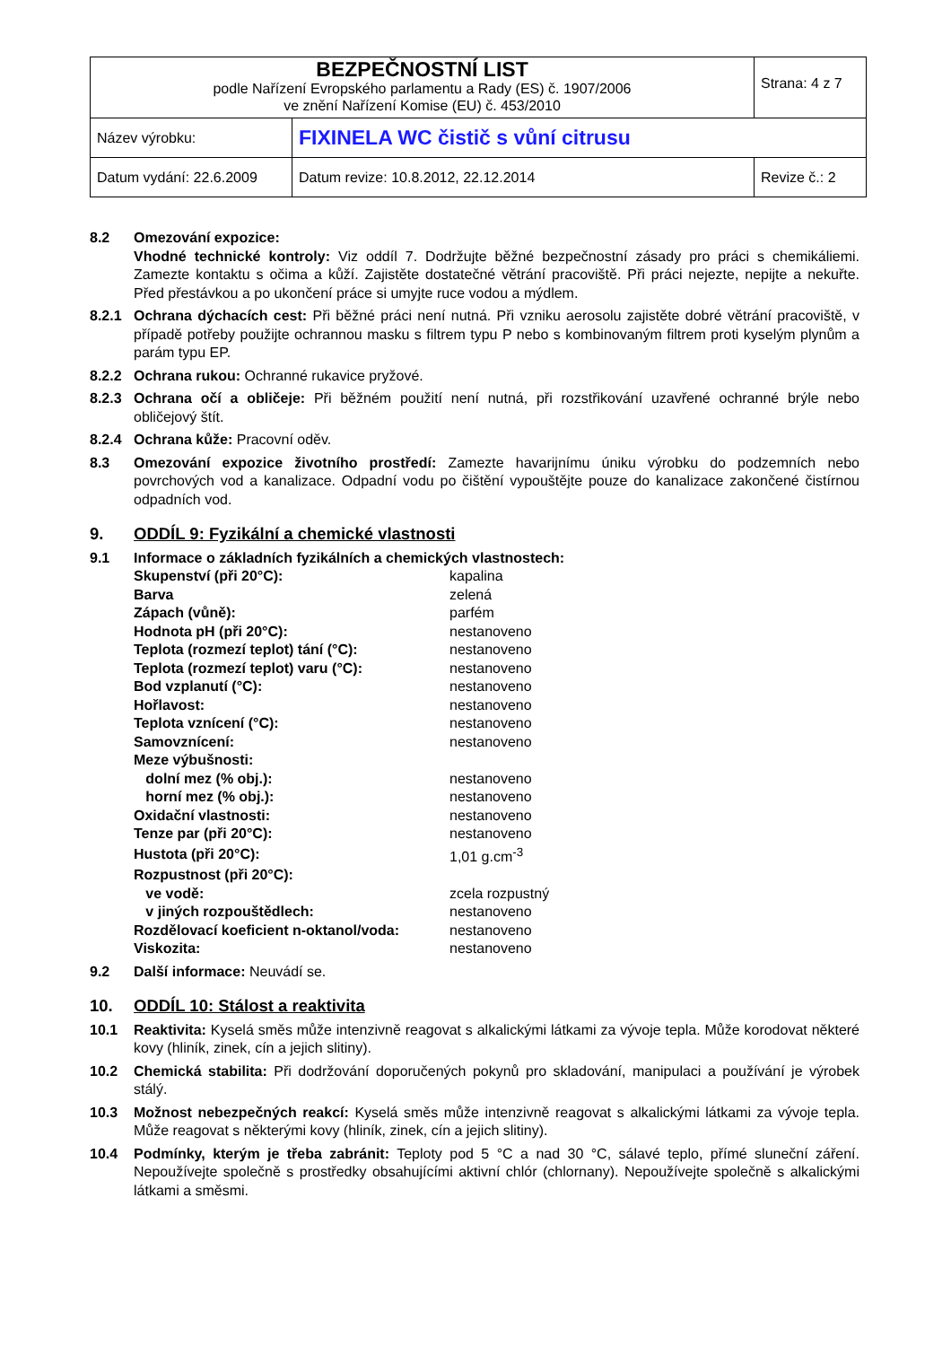| BEZPEČNOSTNÍ LIST podle Nařízení Evropského parlamentu a Rady (ES) č. 1907/2006 ve znění Nařízení Komise (EU) č. 453/2010 | | Strana: 4 z 7 |
| Název výrobku: | FIXINELA WC čistič s vůní citrusu | |
| Datum vydání: 22.6.2009 | Datum revize: 10.8.2012, 22.12.2014 | Revize č.: 2 |
8.2 Omezování expozice:
Vhodné technické kontroly: Viz oddíl 7. Dodržujte běžné bezpečnostní zásady pro práci s chemikáliemi. Zamezte kontaktu s očima a kůží. Zajistěte dostatečné větrání pracoviště. Při práci nejezte, nepijte a nekuřte. Před přestávkou a po ukončení práce si umyjte ruce vodou a mýdlem.
8.2.1 Ochrana dýchacích cest: Při běžné práci není nutná. Při vzniku aerosolu zajistěte dobré větrání pracoviště, v případě potřeby použijte ochrannou masku s filtrem typu P nebo s kombinovaným filtrem proti kyselým plynům a parám typu EP.
8.2.2 Ochrana rukou: Ochranné rukavice pryžové.
8.2.3 Ochrana očí a obličeje: Při běžném použití není nutná, při rozstřikování uzavřené ochranné brýle nebo obličejový štít.
8.2.4 Ochrana kůže: Pracovní oděv.
8.3 Omezování expozice životního prostředí: Zamezte havarijnímu úniku výrobku do podzemních nebo povrchových vod a kanalizace. Odpadní vodu po čištění vypouštějte pouze do kanalizace zakončené čistírnou odpadních vod.
9. ODDÍL 9: Fyzikální a chemické vlastnosti
9.1 Informace o základních fyzikálních a chemických vlastnostech:
| Skupenství (při 20°C): | kapalina |
| Barva | zelená |
| Zápach (vůně): | parfém |
| Hodnota pH (při 20°C): | nestanoveno |
| Teplota (rozmezí teplot) tání (°C): | nestanoveno |
| Teplota (rozmezí teplot) varu (°C): | nestanoveno |
| Bod vzplanutí (°C): | nestanoveno |
| Hořlavost: | nestanoveno |
| Teplota vznícení (°C): | nestanoveno |
| Samovznícení: | nestanoveno |
| Meze výbušnosti: | |
| dolní mez (% obj.): | nestanoveno |
| horní mez (% obj.): | nestanoveno |
| Oxidační vlastnosti: | nestanoveno |
| Tenze par (při 20°C): | nestanoveno |
| Hustota (při 20°C): | 1,01 g.cm<sup>-3</sup> |
| Rozpustnost (při 20°C): | |
| ve vodě: | zcela rozpustný |
| v jiných rozpouštědlech: | nestanoveno |
| Rozdělovací koeficient n-oktanol/voda: | nestanoveno |
| Viskozita: | nestanoveno |
9.2 Další informace: Neuvádí se.
10. ODDÍL 10: Stálost a reaktivita
10.1 Reaktivita: Kyselá směs může intenzivně reagovat s alkalickými látkami za vývoje tepla. Může korodovat některé kovy (hliník, zinek, cín a jejich slitiny).
10.2 Chemická stabilita: Při dodržování doporučených pokynů pro skladování, manipulaci a používání je výrobek stálý.
10.3 Možnost nebezpečných reakcí: Kyselá směs může intenzivně reagovat s alkalickými látkami za vývoje tepla. Může reagovat s některými kovy (hliník, zinek, cín a jejich slitiny).
10.4 Podmínky, kterým je třeba zabránit: Teploty pod 5 °C a nad 30 °C, sálavé teplo, přímé sluneční záření. Nepoužívejte společně s prostředky obsahujícími aktivní chlór (chlornany). Nepoužívejte společně s alkalickými látkami a směsmi.